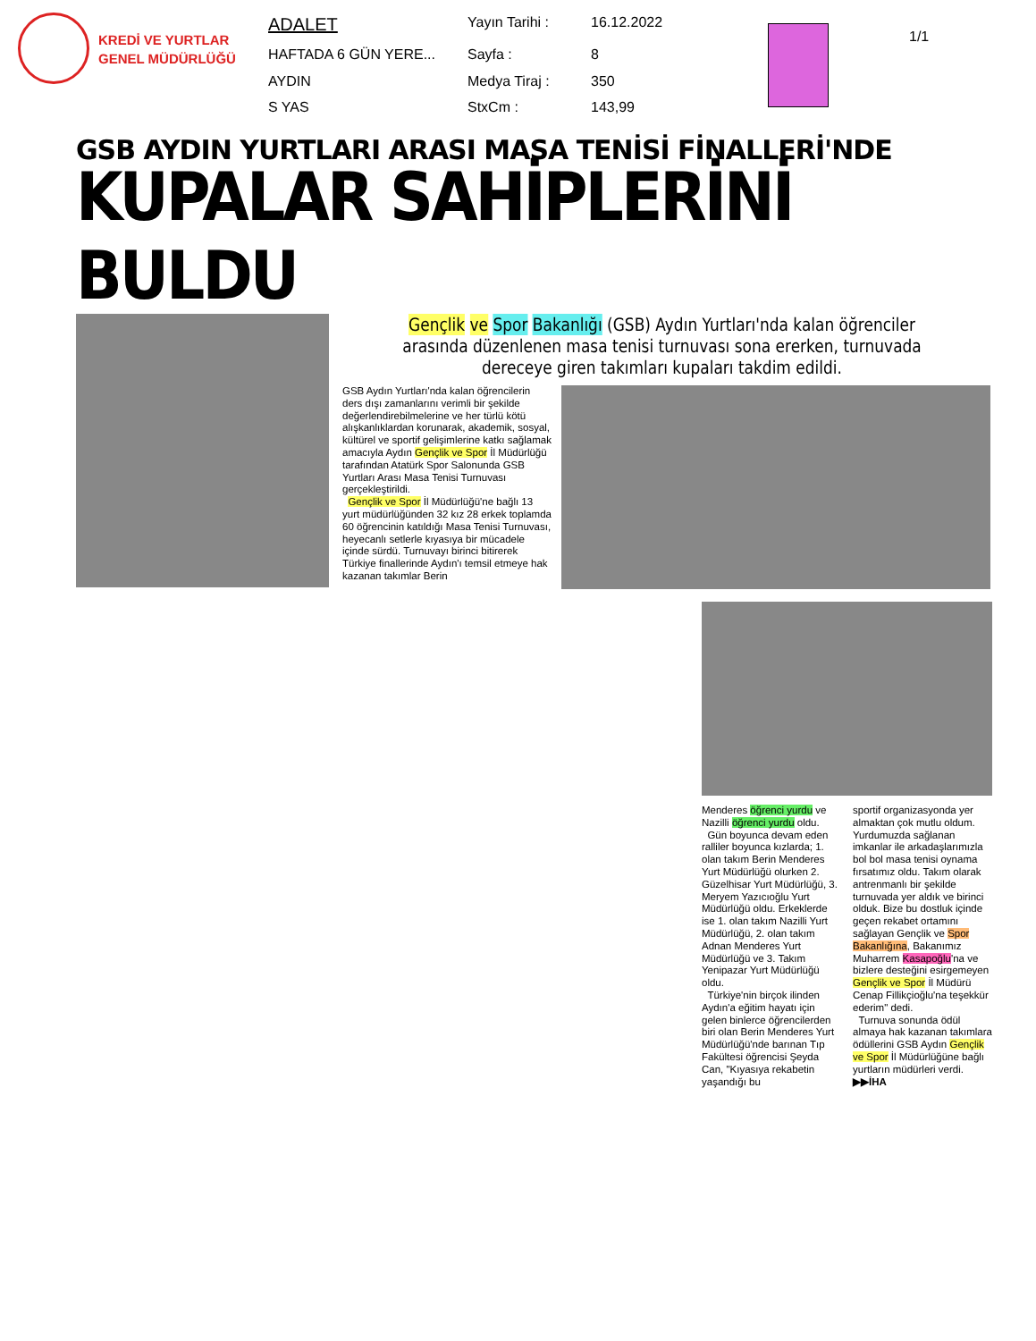KREDİ VE YURTLAR
GENEL MÜDÜRLÜĞÜ
| ADALET | Yayın Tarihi : | 16.12.2022 |
| HAFTADA 6 GÜN YERE... | Sayfa : | 8 |
| AYDIN | Medya Tiraj : | 350 |
| S YAS | StxCm : | 143,99 |
1/1
GSB AYDIN YURTLARI ARASI MASA TENİSİ FİNALLERİ'NDE
KUPALAR SAHİPLERİNİ BULDU
Gençlik ve Spor Bakanlığı (GSB) Aydın Yurtları'nda kalan öğrenciler arasında düzenlenen masa tenisi turnuvası sona ererken, turnuvada dereceye giren takımları kupaları takdim edildi.
GSB Aydın Yurtları'nda kalan öğrencilerin ders dışı zamanlarını verimli bir şekilde değerlendirebilmelerine ve her türlü kötü alışkanlıklardan korunarak, akademik, sosyal, kültürel ve sportif gelişimlerine katkı sağlamak amacıyla Aydın Gençlik ve Spor İl Müdürlüğü tarafından Atatürk Spor Salonunda GSB Yurtları Arası Masa Tenisi Turnuvası gerçekleştirildi.
Gençlik ve Spor İl Müdürlüğü'ne bağlı 13 yurt müdürlüğünden 32 kız 28 erkek toplamda 60 öğrencinin katıldığı Masa Tenisi Turnuvası, heyecanlı setlerle kıyasıya bir mücadele içinde sürdü. Turnuvayı birinci bitirerek Türkiye finallerinde Aydın'ı temsil etmeye hak kazanan takımlar Berin
Menderes öğrenci yurdu ve Nazilli öğrenci yurdu oldu.
Gün boyunca devam eden ralliler boyunca kızlarda; 1. olan takım Berin Menderes Yurt Müdürlüğü olurken 2. Güzelhisar Yurt Müdürlüğü, 3. Meryem Yazıcıoğlu Yurt Müdürlüğü oldu. Erkeklerde ise 1. olan takım Nazilli Yurt Müdürlüğü, 2. olan takım Adnan Menderes Yurt Müdürlüğü ve 3. Takım Yenipazar Yurt Müdürlüğü oldu.
Türkiye'nin birçok ilinden Aydın'a eğitim hayatı için gelen binlerce öğrencilerden biri olan Berin Menderes Yurt Müdürlüğü'nde barınan Tıp Fakültesi öğrencisi Şeyda Can, "Kıyasıya rekabetin yaşandığı bu
sportif organizasyonda yer almaktan çok mutlu oldum. Yurdumuzda sağlanan imkanlar ile arkadaşlarımızla bol bol masa tenisi oynama fırsatımız oldu. Takım olarak antrenmanlı bir şekilde turnuvada yer aldık ve birinci olduk. Bize bu dostluk içinde geçen rekabet ortamını sağlayan Gençlik ve Spor Bakanlığına, Bakanımız Muharrem Kasapoğlu'na ve bizlere desteğini esirgemeyen Gençlik ve Spor İl Müdürü Cenap Fillikçioğlu'na teşekkür ederim" dedi.
Turnuva sonunda ödül almaya hak kazanan takımlara ödüllerini GSB Aydın Gençlik ve Spor İl Müdürlüğüne bağlı yurtların müdürleri verdi. ▶▶İHA